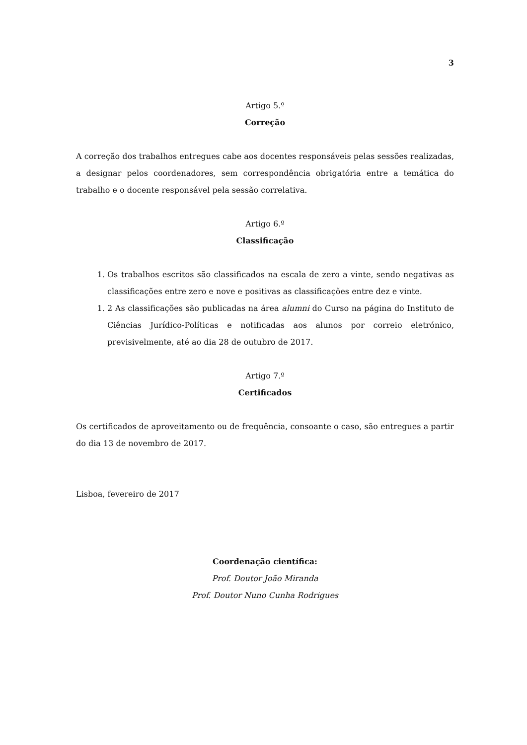3
Artigo 5.º
Correção
A correção dos trabalhos entregues cabe aos docentes responsáveis pelas sessões realizadas, a designar pelos coordenadores, sem correspondência obrigatória entre a temática do trabalho e o docente responsável pela sessão correlativa.
Artigo 6.º
Classificação
1. Os trabalhos escritos são classificados na escala de zero a vinte, sendo negativas as classificações entre zero e nove e positivas as classificações entre dez e vinte.
1. 2 As classificações são publicadas na área alumni do Curso na página do Instituto de Ciências Jurídico-Políticas e notificadas aos alunos por correio eletrónico, previsivelmente, até ao dia 28 de outubro de 2017.
Artigo 7.º
Certificados
Os certificados de aproveitamento ou de frequência, consoante o caso, são entregues a partir do dia 13 de novembro de 2017.
Lisboa, fevereiro de 2017
Coordenação científica:
Prof. Doutor João Miranda
Prof. Doutor Nuno Cunha Rodrigues